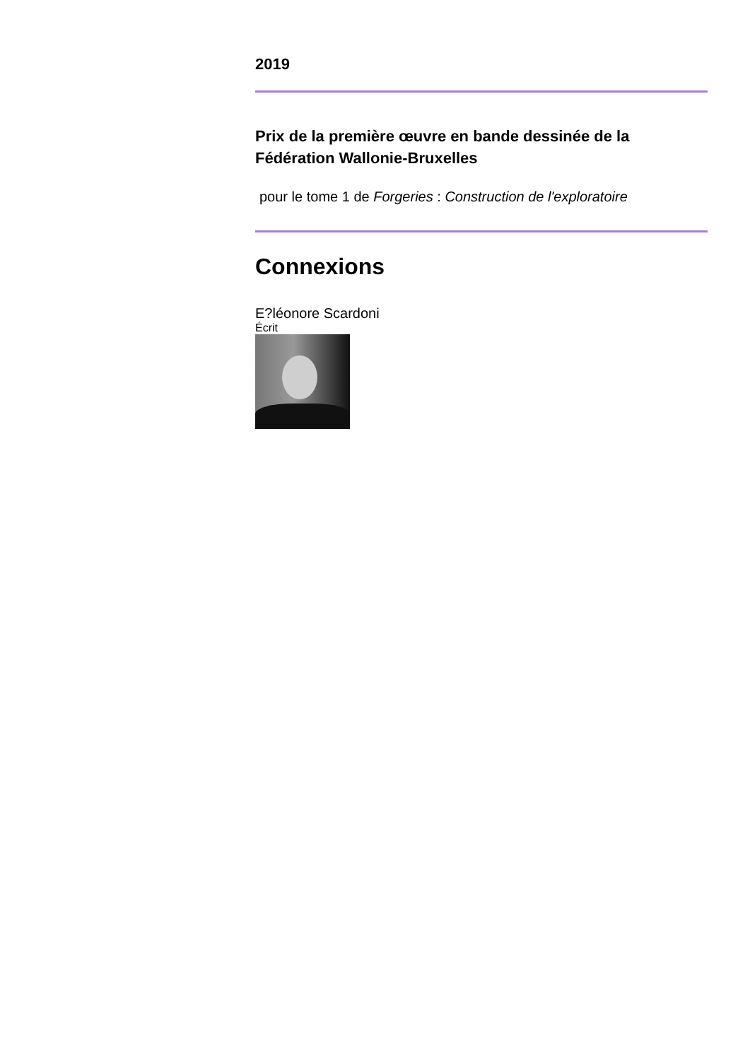2019
Prix de la première œuvre en bande dessinée de la Fédération Wallonie-Bruxelles
pour le tome 1 de Forgeries : Construction de l'exploratoire
Connexions
E?léonore Scardoni
Écrit